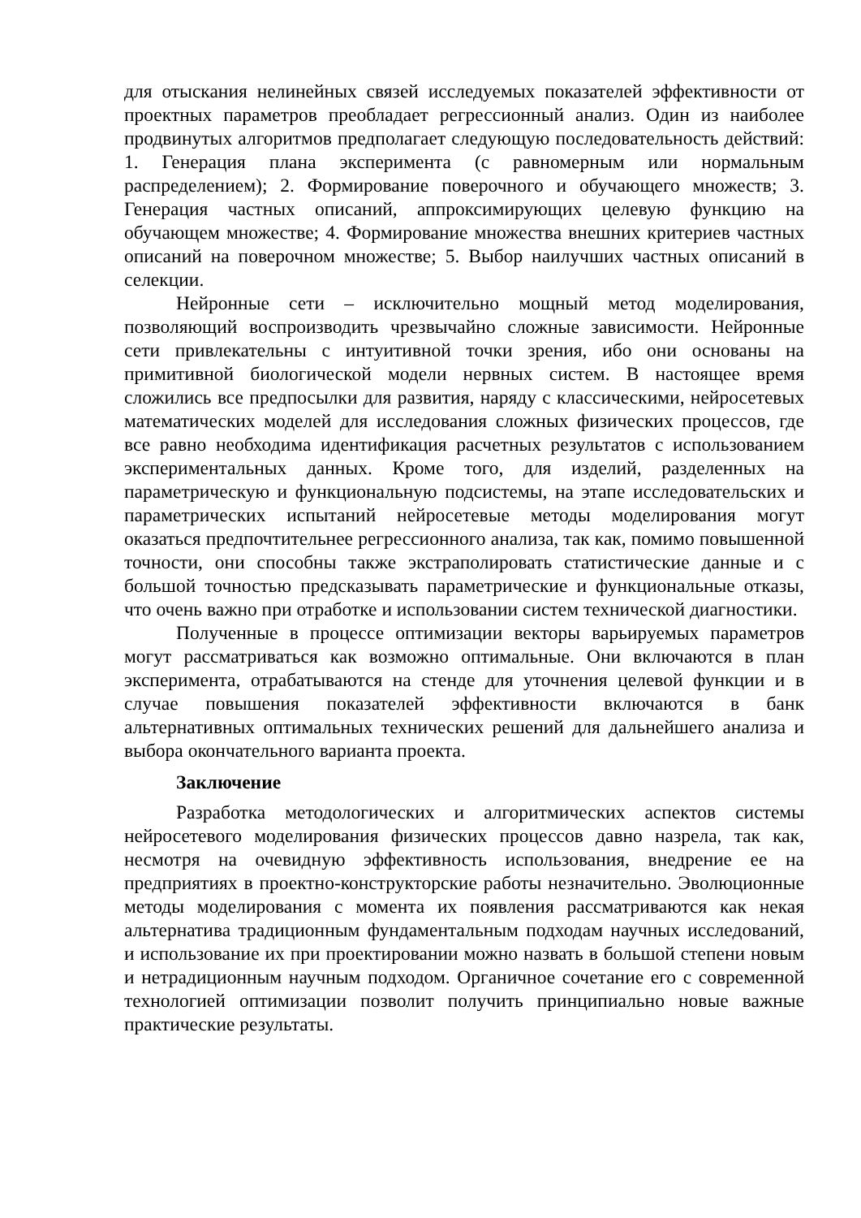для отыскания нелинейных связей исследуемых показателей эффективности от проектных параметров преобладает регрессионный анализ. Один из наиболее продвинутых алгоритмов предполагает следующую последовательность действий: 1. Генерация плана эксперимента (с равномерным или нормальным распределением); 2. Формирование поверочного и обучающего множеств; 3. Генерация частных описаний, аппроксимирующих целевую функцию на обучающем множестве; 4. Формирование множества внешних критериев частных описаний на поверочном множестве; 5. Выбор наилучших частных описаний в селекции.
Нейронные сети – исключительно мощный метод моделирования, позволяющий воспроизводить чрезвычайно сложные зависимости. Нейронные сети привлекательны с интуитивной точки зрения, ибо они основаны на примитивной биологической модели нервных систем. В настоящее время сложились все предпосылки для развития, наряду с классическими, нейросетевых математических моделей для исследования сложных физических процессов, где все равно необходима идентификация расчетных результатов с использованием экспериментальных данных. Кроме того, для изделий, разделенных на параметрическую и функциональную подсистемы, на этапе исследовательских и параметрических испытаний нейросетевые методы моделирования могут оказаться предпочтительнее регрессионного анализа, так как, помимо повышенной точности, они способны также экстраполировать статистические данные и с большой точностью предсказывать параметрические и функциональные отказы, что очень важно при отработке и использовании систем технической диагностики.
Полученные в процессе оптимизации векторы варьируемых параметров могут рассматриваться как возможно оптимальные. Они включаются в план эксперимента, отрабатываются на стенде для уточнения целевой функции и в случае повышения показателей эффективности включаются в банк альтернативных оптимальных технических решений для дальнейшего анализа и выбора окончательного варианта проекта.
Заключение
Разработка методологических и алгоритмических аспектов системы нейросетевого моделирования физических процессов давно назрела, так как, несмотря на очевидную эффективность использования, внедрение ее на предприятиях в проектно-конструкторские работы незначительно. Эволюционные методы моделирования с момента их появления рассматриваются как некая альтернатива традиционным фундаментальным подходам научных исследований, и использование их при проектировании можно назвать в большой степени новым и нетрадиционным научным подходом. Органичное сочетание его с современной технологией оптимизации позволит получить принципиально новые важные практические результаты.